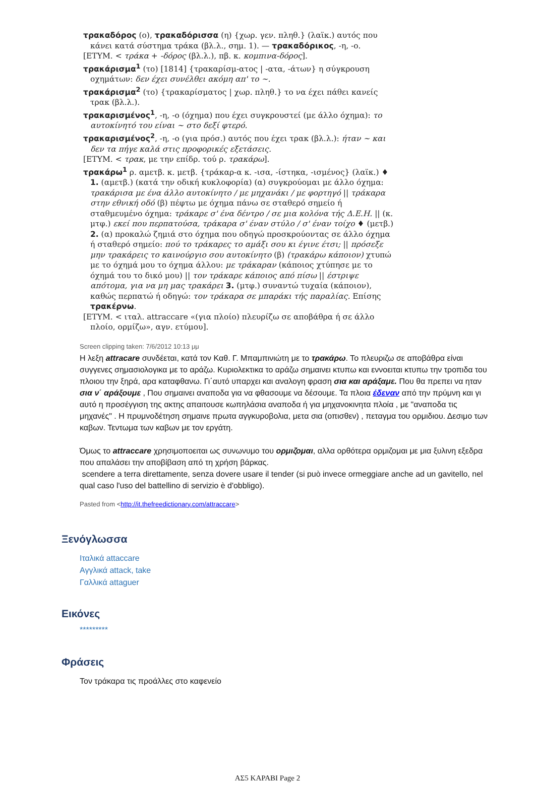τρακαδόρος (ο), τρακαδόρισσα (η) {χωρ. γεν. πληθ.} (λαϊκ.) αυτός που κάνει κατά σύστημα τράκα (βλ.λ., σημ. 1). — τρακαδόρικος, -η, -ο.
[ΕΤΥΜ. < τράκα + -δόρος (βλ.λ.), πβ. κ. κομπινα-δόρος].
τρακάρισμα<sup>1</sup> (το) [1814] {τρακαρίσμ-ατος | -ατα, -άτων} η σύγκρουση οχημάτων: δεν έχει συνέλθει ακόμη απ' το ~.
τρακάρισμα<sup>2</sup> (το) {τρακαρίσματος | χωρ. πληθ.} το να έχει πάθει κανείς τρακ (βλ.λ.).
τρακαρισμένος<sup>1</sup>, -η, -ο (όχημα) που έχει συγκρουστεί (με άλλο όχημα): το αυτοκίνητό του είναι ~ στο δεξί φτερό.
τρακαρισμένος<sup>2</sup>, -η, -ο (για πρόσ.) αυτός που έχει τρακ (βλ.λ.): ήταν ~ και δεν τα πήγε καλά στις προφορικές εξετάσεις.
[ΕΤΥΜ. < τρακ, με την επίδρ. τού ρ. τρακάρω].
τρακάρω<sup>1</sup> ρ. αμετβ. κ. μετβ. {τράκαρ-α κ. -ισα, -ίστηκα, -ισμένος} (λαϊκ.) ♦ 1. (αμετβ.) (κατά την οδική κυκλοφορία) (α) συγκρούομαι με άλλο όχημα: τρακάρισα με ένα άλλο αυτοκίνητο / με μηχανάκι / με φορτηγό || τράκαρα στην εθνική οδό (β) πέφτω με όχημα πάνω σε σταθερό σημείο ή σταθμευμένο όχημα: τράκαρε σ' ένα δέντρο / σε μια κολόνα τής Δ.Ε.Η. || (κ. μτφ.) εκεί που περπατούσα, τράκαρα σ' έναν στύλο / σ' έναν τοίχο ♦ (μετβ.) 2. (α) προκαλώ ζημιά στο όχημα που οδηγώ προσκρούοντας σε άλλο όχημα ή σταθερό σημείο: πού το τράκαρες το αμάξι σου κι έγινε έτσι; || πρόσεξε μην τρακάρεις το καινούργιο σου αυτοκίνητο (β) (τρακάρω κάποιον) χτυπώ με το όχημά μου το όχημα άλλου: με τράκαραν (κάποιος χτύπησε με το όχημά του το δικό μου) || τον τράκαρε κάποιος από πίσω || έστριψε απότομα, για να μη μας τρακάρει 3. (μτφ.) συναντώ τυχαία (κάποιον), καθώς περπατώ ή οδηγώ: τον τράκαρα σε μπαράκι τής παραλίας. Επίσης τρακέρνω.
[ΕΤΥΜ. < ιταλ. attraccare «(για πλοίο) πλευρίζω σε αποβάθρα ή σε άλλο πλοίο, ορμίζω», αγν. ετύμου].
Screen clipping taken: 7/6/2012 10:13 μμ
Η λεξη attracare συνδέεται, κατά τον Καθ. Γ. Μπαμπινιώτη με το τρακάρω. Το πλευριζω σε αποβάθρα είναι συγγενες σημασιολογικα με το αράζω. Κυριολεκτικα το αράζω σημαινει κτυπω και εννοειται κτυπω την τροπιδα του πλοιου την ξηρά, αρα καταφθανω. Γι΄αυτό υπαρχει και αναλογη φραση σια και αράξαμε. Που θα πρεπει να ηταν σια ν΄ αράξουμε , Που σημαινει αναποδα για να φθασουμε να δέσουμε. Τα πλοια έδεναν από την πρύμνη και γι αυτό η προσέγγιση της ακτης απαιτουσε κωπηλάσια αναποδα ή για μηχανοκινητα πλοία , με "αναποδα τις μηχανές" . Η πρυμνοδέτηση σημαινε πρωτα αγγκυροβολια, μετα σια (οπισθεν) , πεταγμα του ορμιδιου. Δεσιμο των καβων. Τεντωμα των καβων με τον εργάτη.
Όμως το attraccare χρησιμοποειται ως συνωνυμο του ορμιζομαι, αλλα ορθότερα ορμιζομαι με μια ξυλινη εξεδρα που απαλάσει την αποβίβαση από τη χρήση βάρκας.
scendere a terra direttamente, senza dovere usare il tender (si può invece ormeggiare anche ad un gavitello, nel qual caso l'uso del battellino di servizio è d'obbligo).
Pasted from <http://it.thefreedictionary.com/attraccare>
Ξενόγλωσσα
Ιταλικά attaccare
Αγγλικά attack, take
Γαλλικά attaguer
Εικόνες
*********
Φράσεις
Τον τράκαρα τις προάλλες στο καφενείο
ΑΣ5 ΚΑΡΑΒΙ Page 2